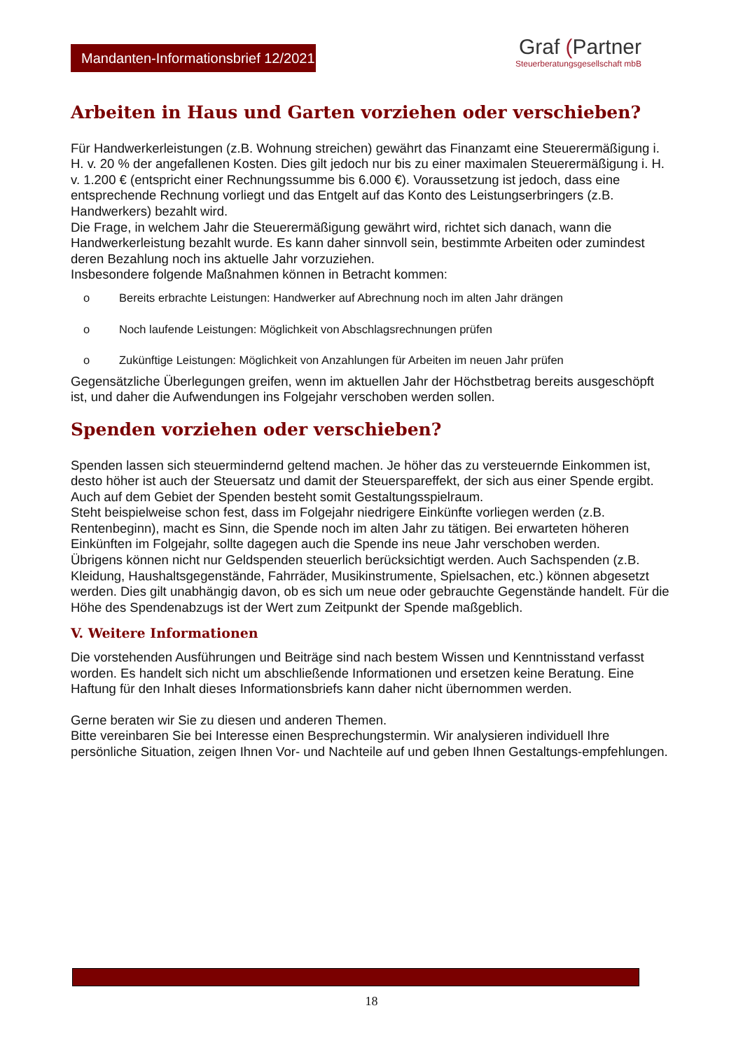Mandanten-Informationsbrief 12/2021
Graf (Partner
Steuerberatungsgesellschaft mbB
Arbeiten in Haus und Garten vorziehen oder verschieben?
Für Handwerkerleistungen (z.B. Wohnung streichen) gewährt das Finanzamt eine Steuerermäßigung i. H. v. 20 % der angefallenen Kosten. Dies gilt jedoch nur bis zu einer maximalen Steuerermäßigung i. H. v. 1.200 € (entspricht einer Rechnungssumme bis 6.000 €). Voraussetzung ist jedoch, dass eine entsprechende Rechnung vorliegt und das Entgelt auf das Konto des Leistungserbringers (z.B. Handwerkers) bezahlt wird.
Die Frage, in welchem Jahr die Steuerermäßigung gewährt wird, richtet sich danach, wann die Handwerkerleistung bezahlt wurde. Es kann daher sinnvoll sein, bestimmte Arbeiten oder zumindest deren Bezahlung noch ins aktuelle Jahr vorzuziehen.
Insbesondere folgende Maßnahmen können in Betracht kommen:
o Bereits erbrachte Leistungen: Handwerker auf Abrechnung noch im alten Jahr drängen
o Noch laufende Leistungen: Möglichkeit von Abschlagsrechnungen prüfen
o Zukünftige Leistungen: Möglichkeit von Anzahlungen für Arbeiten im neuen Jahr prüfen
Gegensätzliche Überlegungen greifen, wenn im aktuellen Jahr der Höchstbetrag bereits ausgeschöpft ist, und daher die Aufwendungen ins Folgejahr verschoben werden sollen.
Spenden vorziehen oder verschieben?
Spenden lassen sich steuermindernd geltend machen. Je höher das zu versteuernde Einkommen ist, desto höher ist auch der Steuersatz und damit der Steuerspareffekt, der sich aus einer Spende ergibt. Auch auf dem Gebiet der Spenden besteht somit Gestaltungsspielraum.
Steht beispielweise schon fest, dass im Folgejahr niedrigere Einkünfte vorliegen werden (z.B. Rentenbeginn), macht es Sinn, die Spende noch im alten Jahr zu tätigen. Bei erwarteten höheren Einkünften im Folgejahr, sollte dagegen auch die Spende ins neue Jahr verschoben werden.
Übrigens können nicht nur Geldspenden steuerlich berücksichtigt werden. Auch Sachspenden (z.B. Kleidung, Haushaltsgegenstände, Fahrräder, Musikinstrumente, Spielsachen, etc.) können abgesetzt werden. Dies gilt unabhängig davon, ob es sich um neue oder gebrauchte Gegenstände handelt. Für die Höhe des Spendenabzugs ist der Wert zum Zeitpunkt der Spende maßgeblich.
V. Weitere Informationen
Die vorstehenden Ausführungen und Beiträge sind nach bestem Wissen und Kenntnisstand verfasst worden. Es handelt sich nicht um abschließende Informationen und ersetzen keine Beratung. Eine Haftung für den Inhalt dieses Informationsbriefs kann daher nicht übernommen werden.
Gerne beraten wir Sie zu diesen und anderen Themen.
Bitte vereinbaren Sie bei Interesse einen Besprechungstermin. Wir analysieren individuell Ihre persönliche Situation, zeigen Ihnen Vor- und Nachteile auf und geben Ihnen Gestaltungs-empfehlungen.
18